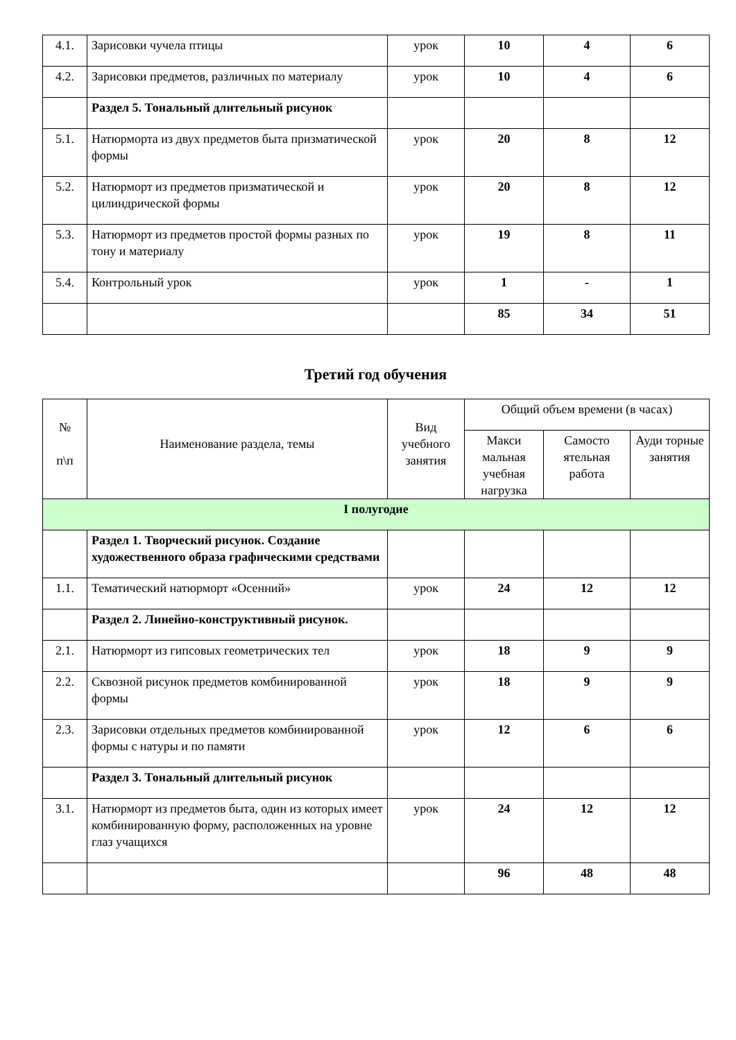| 4.1. | Зарисовки чучела птицы | урок | 10 | 4 | 6 |
| 4.2. | Зарисовки предметов, различных по материалу | урок | 10 | 4 | 6 |
| | Раздел 5. Тональный длительный рисунок | | | | |
| 5.1. | Натюрморта из двух предметов быта призматической формы | урок | 20 | 8 | 12 |
| 5.2. | Натюрморт из предметов призматической и цилиндрической формы | урок | 20 | 8 | 12 |
| 5.3. | Натюрморт из предметов простой формы разных по тону и материалу | урок | 19 | 8 | 11 |
| 5.4. | Контрольный урок | урок | 1 | - | 1 |
| | | | 85 | 34 | 51 |
Третий год обучения
| № п\п | Наименование раздела, темы | Вид учебного занятия | Общий объем времени (в часах) | | |
| --- | --- | --- | --- | --- | --- |
| | | | Макси мальная учебная нагрузка | Самосто ятельная работа | Ауди торные занятия |
| I полугодие | | | | | |
| | Раздел 1. Творческий рисунок. Создание художественного образа графическими средствами | | | | |
| 1.1. | Тематический натюрморт «Осенний» | урок | 24 | 12 | 12 |
| | Раздел 2. Линейно-конструктивный рисунок. | | | | |
| 2.1. | Натюрморт из гипсовых геометрических тел | урок | 18 | 9 | 9 |
| 2.2. | Сквозной рисунок предметов комбинированной формы | урок | 18 | 9 | 9 |
| 2.3. | Зарисовки отдельных предметов комбинированной формы с натуры и по памяти | урок | 12 | 6 | 6 |
| | Раздел 3. Тональный длительный рисунок | | | | |
| 3.1. | Натюрморт из предметов быта, один из которых имеет комбинированную форму, расположенных на уровне глаз учащихся | урок | 24 | 12 | 12 |
| | | | 96 | 48 | 48 |